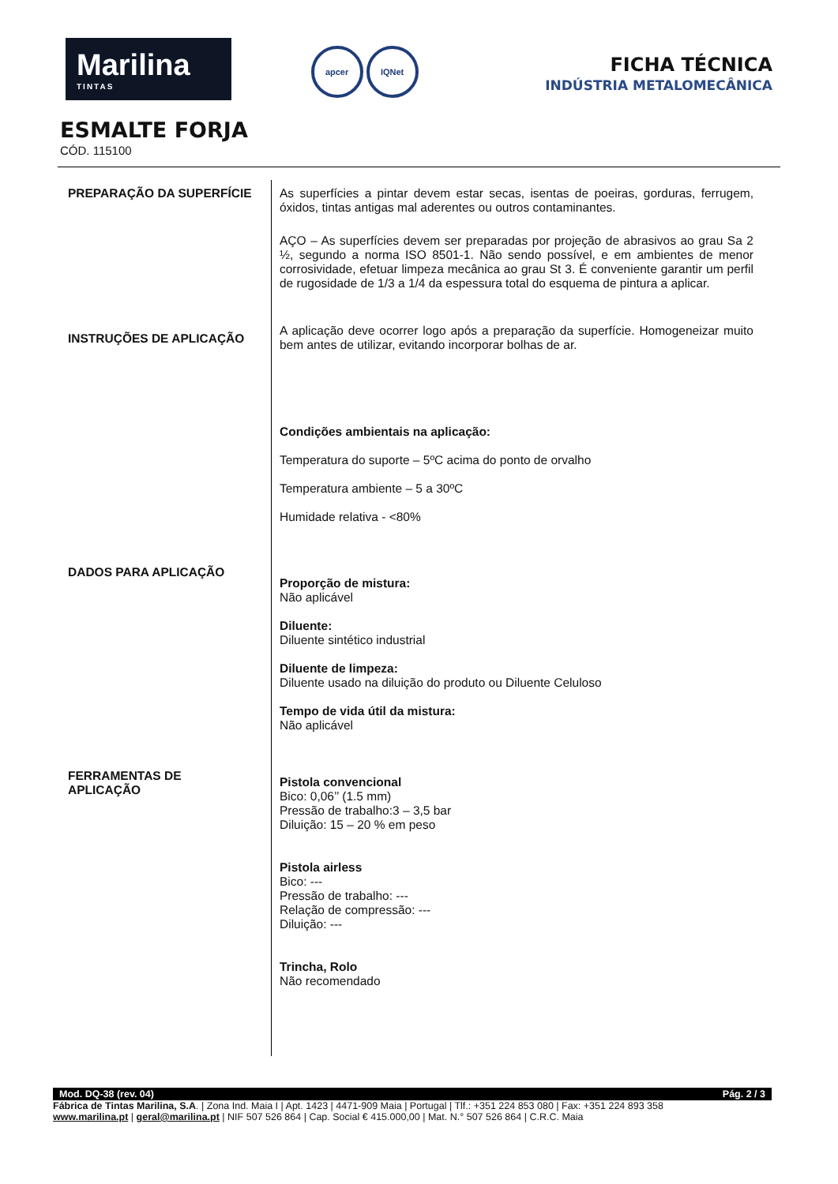Marilina
TINTAS
apcer IQNet
FICHA TÉCNICA
INDÚSTRIA METALOMECÂNICA
ESMALTE FORJA
CÓD. 115100
PREPARAÇÃO DA SUPERFÍCIE
INSTRUÇÕES DE APLICAÇÃO
DADOS PARA APLICAÇÃO
FERRAMENTAS DE
APLICAÇÃO
As superfícies a pintar devem estar secas, isentas de poeiras, gorduras, ferrugem, óxidos, tintas antigas mal aderentes ou outros contaminantes.
AÇO – As superfícies devem ser preparadas por projeção de abrasivos ao grau Sa 2 ½, segundo a norma ISO 8501-1. Não sendo possível, e em ambientes de menor corrosividade, efetuar limpeza mecânica ao grau St 3. É conveniente garantir um perfil de rugosidade de 1/3 a 1/4 da espessura total do esquema de pintura a aplicar.
A aplicação deve ocorrer logo após a preparação da superfície. Homogeneizar muito bem antes de utilizar, evitando incorporar bolhas de ar.
Condições ambientais na aplicação:
Temperatura do suporte – 5ºC acima do ponto de orvalho
Temperatura ambiente – 5 a 30ºC
Humidade relativa - <80%
Proporção de mistura:
Não aplicável
Diluente:
Diluente sintético industrial
Diluente de limpeza:
Diluente usado na diluição do produto ou Diluente Celuloso
Tempo de vida útil da mistura:
Não aplicável
Pistola convencional
Bico: 0,06’’ (1.5 mm)
Pressão de trabalho:3 – 3,5 bar
Diluição: 15 – 20 % em peso
Pistola airless
Bico: ---
Pressão de trabalho: ---
Relação de compressão: ---
Diluição: ---
Trincha, Rolo
Não recomendado
Mod. DQ-38 (rev. 04) Pág. 2 / 3
Fábrica de Tintas Marilina, S.A. | Zona Ind. Maia I | Apt. 1423 | 4471-909 Maia | Portugal | Tlf.: +351 224 853 080 | Fax: +351 224 893 358
www.marilina.pt | geral@marilina.pt | NIF 507 526 864 | Cap. Social € 415.000,00 | Mat. N.° 507 526 864 | C.R.C. Maia